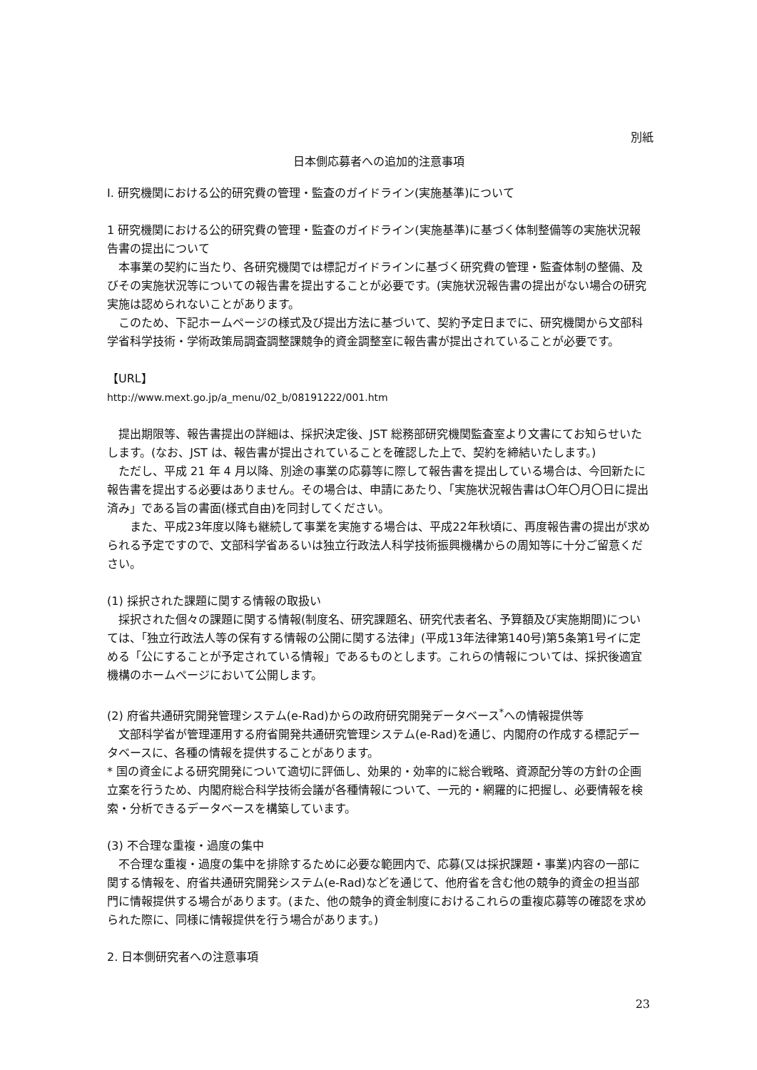別紙
日本側応募者への追加的注意事項
I. 研究機関における公的研究費の管理・監査のガイドライン(実施基準)について
1 研究機関における公的研究費の管理・監査のガイドライン(実施基準)に基づく体制整備等の実施状況報告書の提出について
　本事業の契約に当たり、各研究機関では標記ガイドラインに基づく研究費の管理・監査体制の整備、及びその実施状況等についての報告書を提出することが必要です。(実施状況報告書の提出がない場合の研究実施は認められないことがあります。
　このため、下記ホームページの様式及び提出方法に基づいて、契約予定日までに、研究機関から文部科学省科学技術・学術政策局調査調整課競争的資金調整室に報告書が提出されていることが必要です。
【URL】
http://www.mext.go.jp/a_menu/02_b/08191222/001.htm
　提出期限等、報告書提出の詳細は、採択決定後、JST 総務部研究機関監査室より文書にてお知らせいたします。(なお、JST は、報告書が提出されていることを確認した上で、契約を締結いたします。)
　ただし、平成 21 年 4 月以降、別途の事業の応募等に際して報告書を提出している場合は、今回新たに報告書を提出する必要はありません。その場合は、申請にあたり、「実施状況報告書は〇年〇月〇日に提出済み」である旨の書面(様式自由)を同封してください。
　　また、平成23年度以降も継続して事業を実施する場合は、平成22年秋頃に、再度報告書の提出が求められる予定ですので、文部科学省あるいは独立行政法人科学技術振興機構からの周知等に十分ご留意ください。
(1) 採択された課題に関する情報の取扱い
　採択された個々の課題に関する情報(制度名、研究課題名、研究代表者名、予算額及び実施期間)については、「独立行政法人等の保有する情報の公開に関する法律」(平成13年法律第140号)第5条第1号イに定める「公にすることが予定されている情報」であるものとします。これらの情報については、採択後適宜機構のホームページにおいて公開します。
(2) 府省共通研究開発管理システム(e-Rad)からの政府研究開発データベース<sup>*</sup>への情報提供等
　文部科学省が管理運用する府省開発共通研究管理システム(e-Rad)を通じ、内閣府の作成する標記データベースに、各種の情報を提供することがあります。
* 国の資金による研究開発について適切に評価し、効果的・効率的に総合戦略、資源配分等の方針の企画立案を行うため、内閣府総合科学技術会議が各種情報について、一元的・網羅的に把握し、必要情報を検索・分析できるデータベースを構築しています。
(3) 不合理な重複・過度の集中
　不合理な重複・過度の集中を排除するために必要な範囲内で、応募(又は採択課題・事業)内容の一部に関する情報を、府省共通研究開発システム(e-Rad)などを通じて、他府省を含む他の競争的資金の担当部門に情報提供する場合があります。(また、他の競争的資金制度におけるこれらの重複応募等の確認を求められた際に、同様に情報提供を行う場合があります。)
2. 日本側研究者への注意事項
23